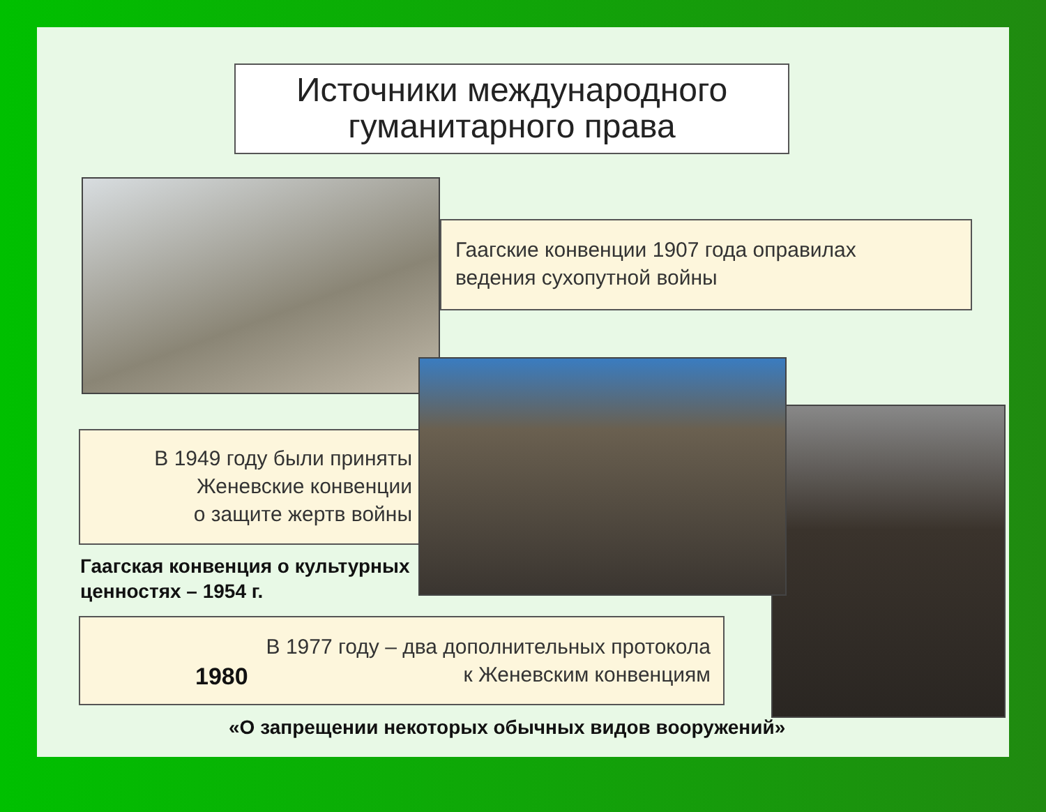Источники международного
гуманитарного права
Гаагские конвенции 1907 года оправилах
ведения сухопутной войны
В 1949 году были приняты
Женевские конвенции
о защите жертв войны
Гаагская конвенция о культурных
ценностях – 1954 г.
В 1977 году – два дополнительных протокола
к Женевским конвенциям
1980
«О запрещении некоторых обычных видов вооружений»